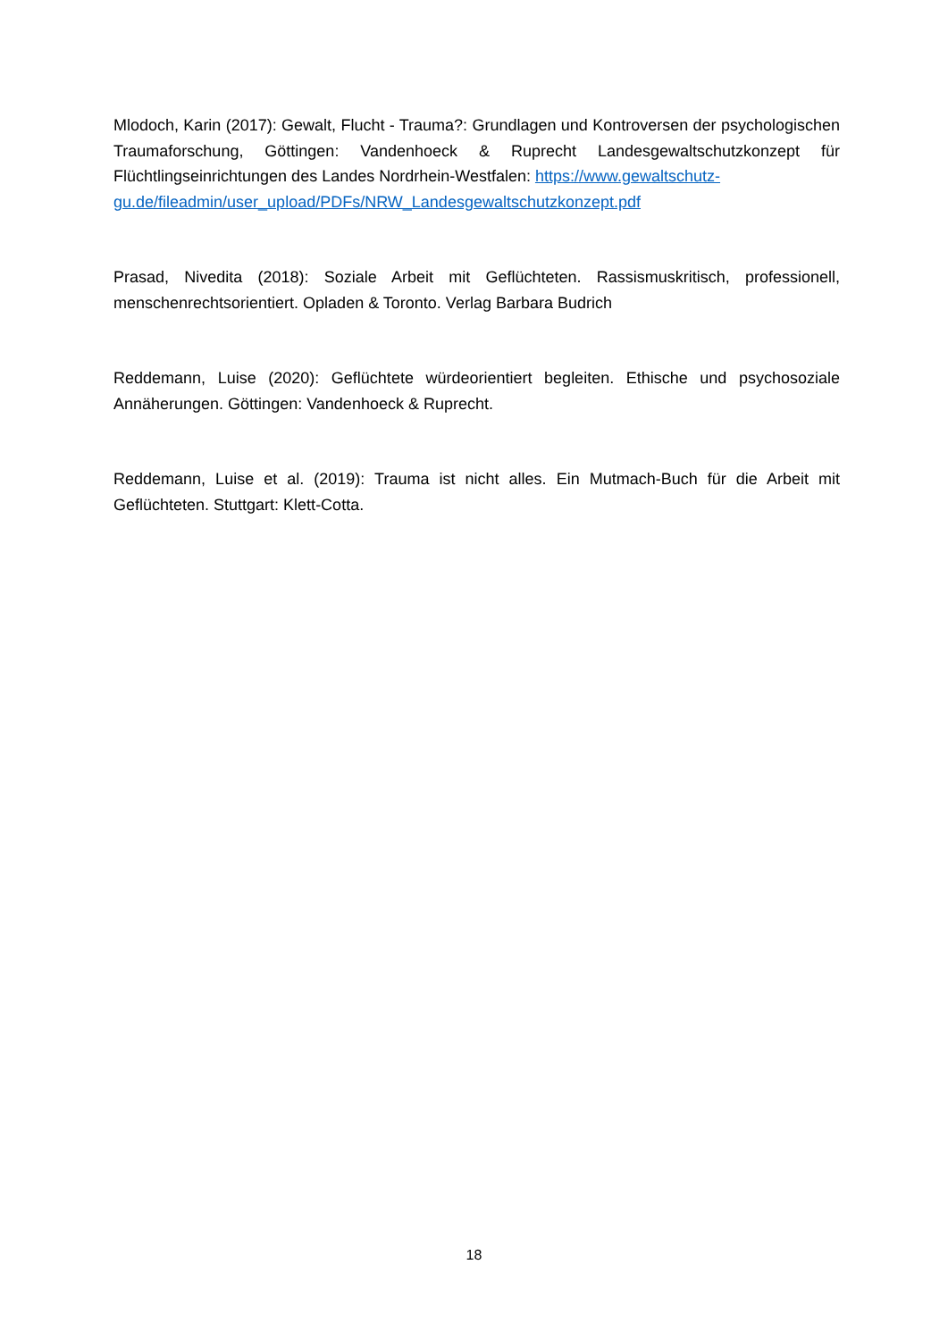Mlodoch, Karin (2017): Gewalt, Flucht - Trauma?: Grundlagen und Kontroversen der psychologischen Traumaforschung, Göttingen: Vandenhoeck & Ruprecht Landesgewaltschutzkonzept für Flüchtlingseinrichtungen des Landes Nordrhein-Westfalen: https://www.gewaltschutz-
gu.de/fileadmin/user_upload/PDFs/NRW_Landesgewaltschutzkonzept.pdf
Prasad, Nivedita (2018): Soziale Arbeit mit Geflüchteten. Rassismuskritisch, professionell, menschenrechtsorientiert. Opladen & Toronto. Verlag Barbara Budrich
Reddemann, Luise (2020): Geflüchtete würdeorientiert begleiten. Ethische und psychosoziale Annäherungen. Göttingen: Vandenhoeck & Ruprecht.
Reddemann, Luise et al. (2019): Trauma ist nicht alles. Ein Mutmach-Buch für die Arbeit mit Geflüchteten. Stuttgart: Klett-Cotta.
18